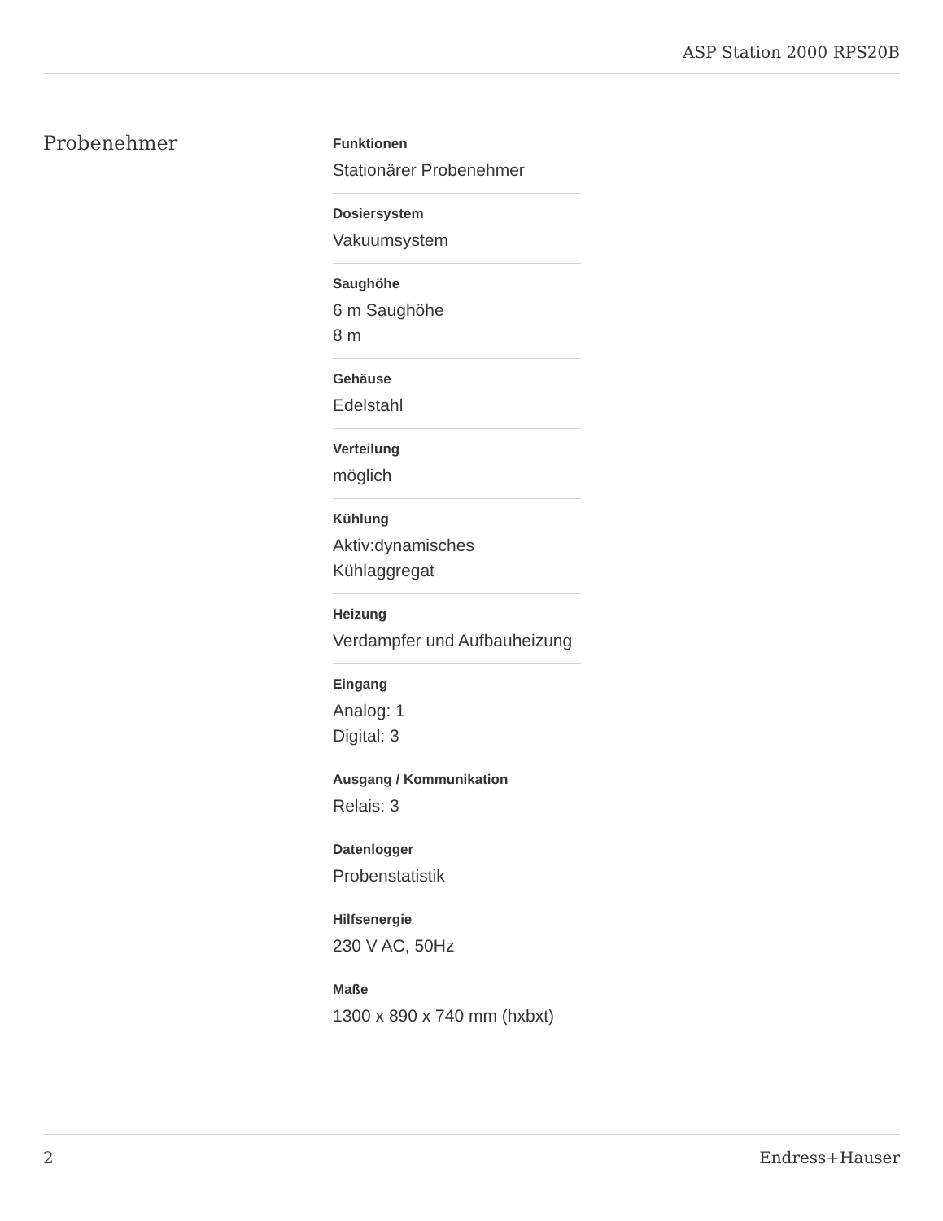ASP Station 2000 RPS20B
Probenehmer
Funktionen
Stationärer Probenehmer
Dosiersystem
Vakuumsystem
Saughöhe
6 m Saughöhe
8 m
Gehäuse
Edelstahl
Verteilung
möglich
Kühlung
Aktiv:dynamisches
Kühlaggregat
Heizung
Verdampfer und Aufbauheizung
Eingang
Analog: 1
Digital: 3
Ausgang / Kommunikation
Relais: 3
Datenlogger
Probenstatistik
Hilfsenergie
230 V AC, 50Hz
Maße
1300 x 890 x 740 mm (hxbxt)
2 Endress+Hauser